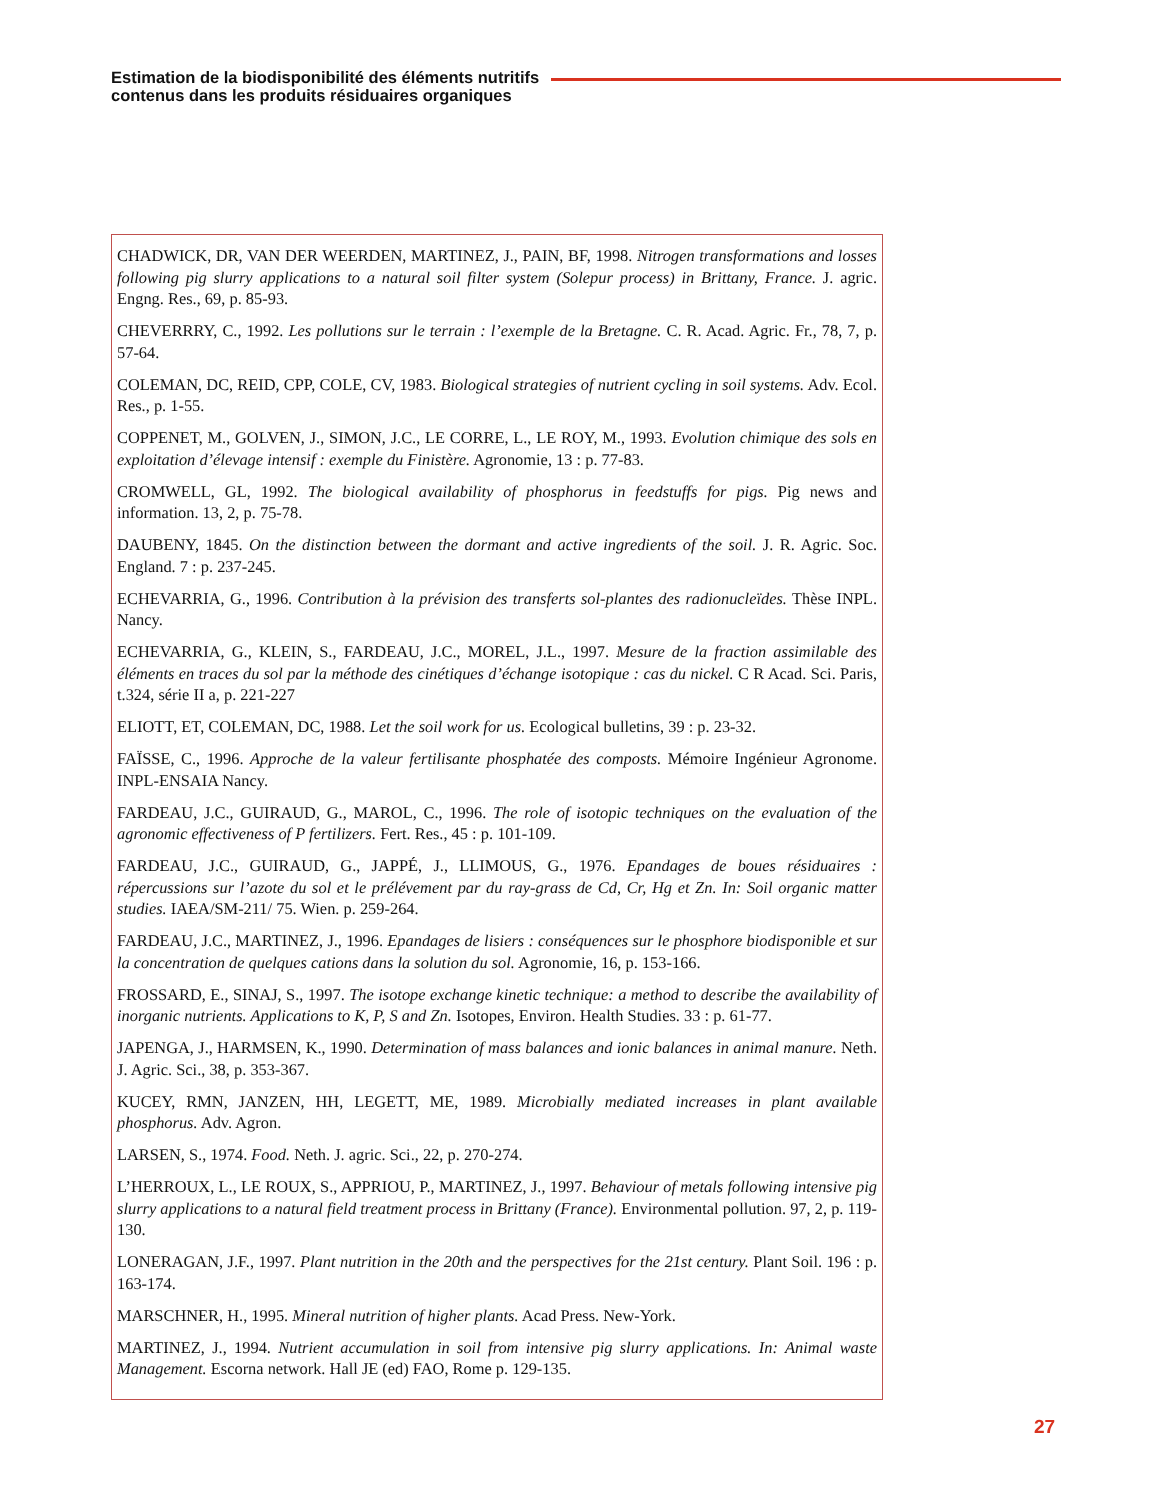Estimation de la biodisponibilité des éléments nutritifs
contenus dans les produits résiduaires organiques
CHADWICK, DR, VAN DER WEERDEN, MARTINEZ, J., PAIN, BF, 1998. Nitrogen transformations and losses following pig slurry applications to a natural soil filter system (Solepur process) in Brittany, France. J. agric. Engng. Res., 69, p. 85-93.
CHEVERRRY, C., 1992. Les pollutions sur le terrain : l’exemple de la Bretagne. C. R. Acad. Agric. Fr., 78, 7, p. 57-64.
COLEMAN, DC, REID, CPP, COLE, CV, 1983. Biological strategies of nutrient cycling in soil systems. Adv. Ecol. Res., p. 1-55.
COPPENET, M., GOLVEN, J., SIMON, J.C., LE CORRE, L., LE ROY, M., 1993. Evolution chimique des sols en exploitation d’élevage intensif : exemple du Finistère. Agronomie, 13 : p. 77-83.
CROMWELL, GL, 1992. The biological availability of phosphorus in feedstuffs for pigs. Pig news and information. 13, 2, p. 75-78.
DAUBENY, 1845. On the distinction between the dormant and active ingredients of the soil. J. R. Agric. Soc. England. 7 : p. 237-245.
ECHEVARRIA, G., 1996. Contribution à la prévision des transferts sol-plantes des radionucleïdes. Thèse INPL. Nancy.
ECHEVARRIA, G., KLEIN, S., FARDEAU, J.C., MOREL, J.L., 1997. Mesure de la fraction assimilable des éléments en traces du sol par la méthode des cinétiques d’échange isotopique : cas du nickel. C R Acad. Sci. Paris, t.324, série II a, p. 221-227
ELIOTT, ET, COLEMAN, DC, 1988. Let the soil work for us. Ecological bulletins, 39 : p. 23-32.
FAÏSSE, C., 1996. Approche de la valeur fertilisante phosphatée des composts. Mémoire Ingénieur Agronome. INPL-ENSAIA Nancy.
FARDEAU, J.C., GUIRAUD, G., MAROL, C., 1996. The role of isotopic techniques on the evaluation of the agronomic effectiveness of P fertilizers. Fert. Res., 45 : p. 101-109.
FARDEAU, J.C., GUIRAUD, G., JAPPÉ, J., LLIMOUS, G., 1976. Epandages de boues résiduaires : répercussions sur l’azote du sol et le prélévement par du ray-grass de Cd, Cr, Hg et Zn. In: Soil organic matter studies. IAEA/SM-211/ 75. Wien. p. 259-264.
FARDEAU, J.C., MARTINEZ, J., 1996. Epandages de lisiers : conséquences sur le phosphore biodisponible et sur la concentration de quelques cations dans la solution du sol. Agronomie, 16, p. 153-166.
FROSSARD, E., SINAJ, S., 1997. The isotope exchange kinetic technique: a method to describe the availability of inorganic nutrients. Applications to K, P, S and Zn. Isotopes, Environ. Health Studies. 33 : p. 61-77.
JAPENGA, J., HARMSEN, K., 1990. Determination of mass balances and ionic balances in animal manure. Neth. J. Agric. Sci., 38, p. 353-367.
KUCEY, RMN, JANZEN, HH, LEGETT, ME, 1989. Microbially mediated increases in plant available phosphorus. Adv. Agron.
LARSEN, S., 1974. Food. Neth. J. agric. Sci., 22, p. 270-274.
L’HERROUX, L., LE ROUX, S., APPRIOU, P., MARTINEZ, J., 1997. Behaviour of metals following intensive pig slurry applications to a natural field treatment process in Brittany (France). Environmental pollution. 97, 2, p. 119-130.
LONERAGAN, J.F., 1997. Plant nutrition in the 20th and the perspectives for the 21st century. Plant Soil. 196 : p. 163-174.
MARSCHNER, H., 1995. Mineral nutrition of higher plants. Acad Press. New-York.
MARTINEZ, J., 1994. Nutrient accumulation in soil from intensive pig slurry applications. In: Animal waste Management. Escorna network. Hall JE (ed) FAO, Rome p. 129-135.
27